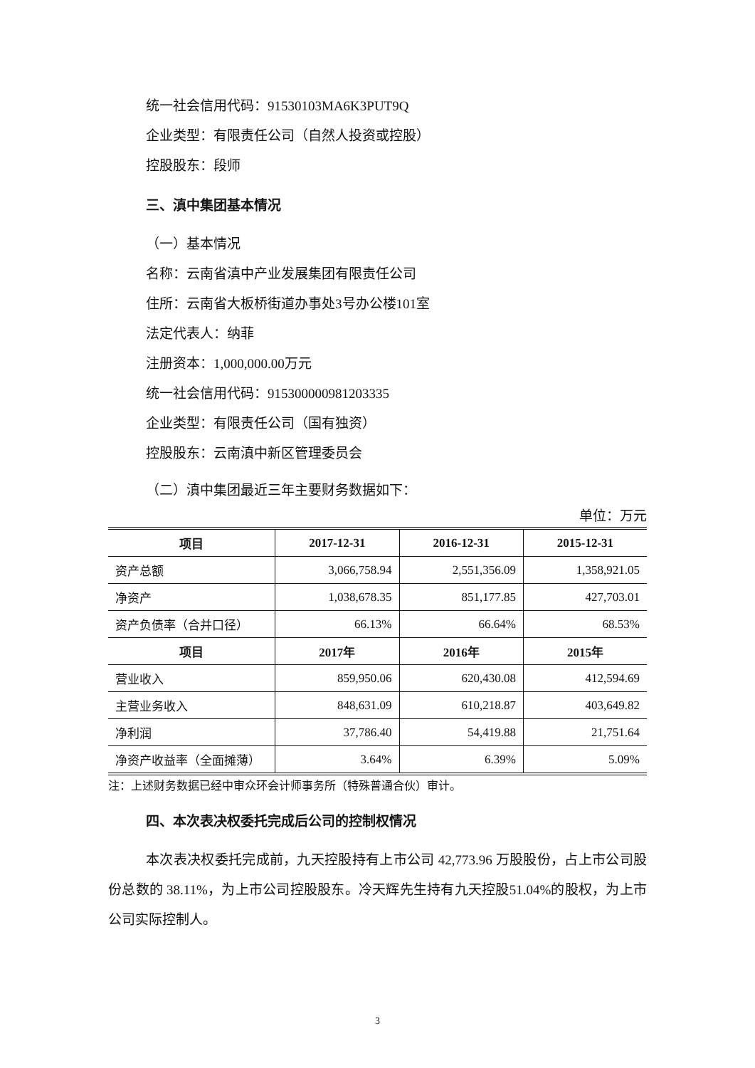统一社会信用代码：91530103MA6K3PUT9Q
企业类型：有限责任公司（自然人投资或控股）
控股股东：段师
三、滇中集团基本情况
（一）基本情况
名称：云南省滇中产业发展集团有限责任公司
住所：云南省大板桥街道办事处3号办公楼101室
法定代表人：纳菲
注册资本：1,000,000.00万元
统一社会信用代码：915300000981203335
企业类型：有限责任公司（国有独资）
控股股东：云南滇中新区管理委员会
（二）滇中集团最近三年主要财务数据如下：
单位：万元
| 项目 | 2017-12-31 | 2016-12-31 | 2015-12-31 |
| --- | --- | --- | --- |
| 资产总额 | 3,066,758.94 | 2,551,356.09 | 1,358,921.05 |
| 净资产 | 1,038,678.35 | 851,177.85 | 427,703.01 |
| 资产负债率（合并口径） | 66.13% | 66.64% | 68.53% |
| 项目 | 2017年 | 2016年 | 2015年 |
| 营业收入 | 859,950.06 | 620,430.08 | 412,594.69 |
| 主营业务收入 | 848,631.09 | 610,218.87 | 403,649.82 |
| 净利润 | 37,786.40 | 54,419.88 | 21,751.64 |
| 净资产收益率（全面摊薄） | 3.64% | 6.39% | 5.09% |
注：上述财务数据已经中审众环会计师事务所（特殊普通合伙）审计。
四、本次表决权委托完成后公司的控制权情况
本次表决权委托完成前，九天控股持有上市公司 42,773.96 万股股份，占上市公司股份总数的 38.11%，为上市公司控股股东。冷天辉先生持有九天控股51.04%的股权，为上市公司实际控制人。
3